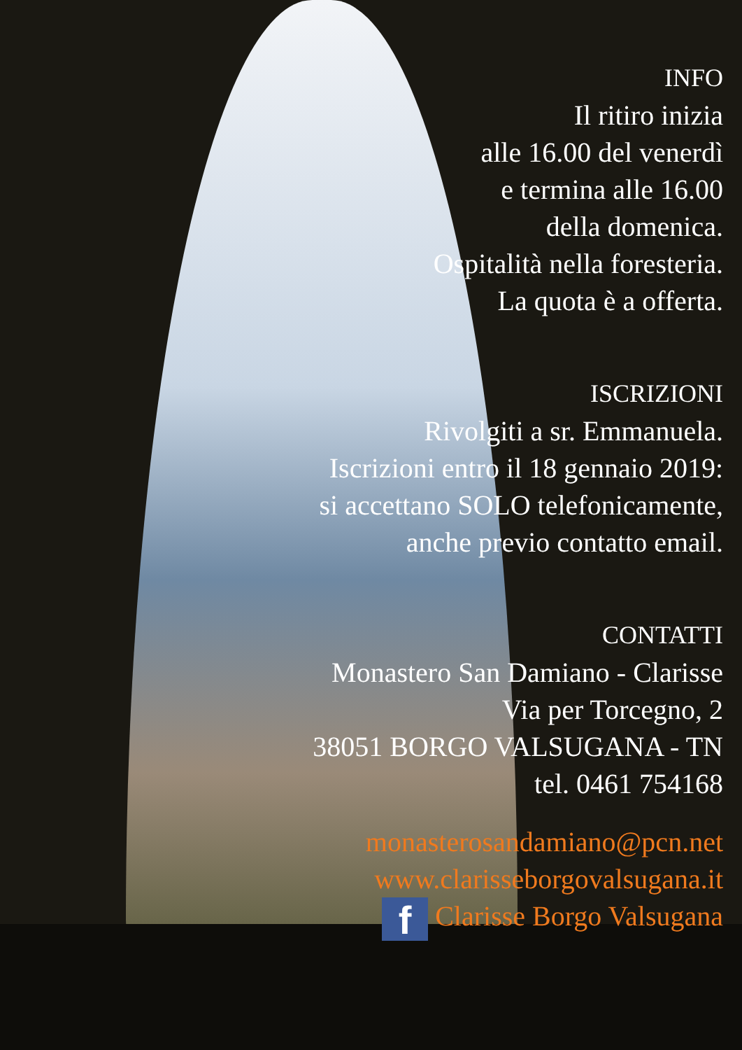INFO
Il ritiro inizia
alle 16.00 del venerdì
e termina alle 16.00
della domenica.
Ospitalità nella foresteria.
La quota è a offerta.
ISCRIZIONI
Rivolgiti a sr. Emmanuela.
Iscrizioni entro il 18 gennaio 2019:
si accettano SOLO telefonicamente,
anche previo contatto email.
CONTATTI
Monastero San Damiano - Clarisse
Via per Torcegno, 2
38051 BORGO VALSUGANA - TN
tel. 0461 754168
monasterosandamiano@pcn.net
www.clarisseborgovalsugana.it
f Clarisse Borgo Valsugana